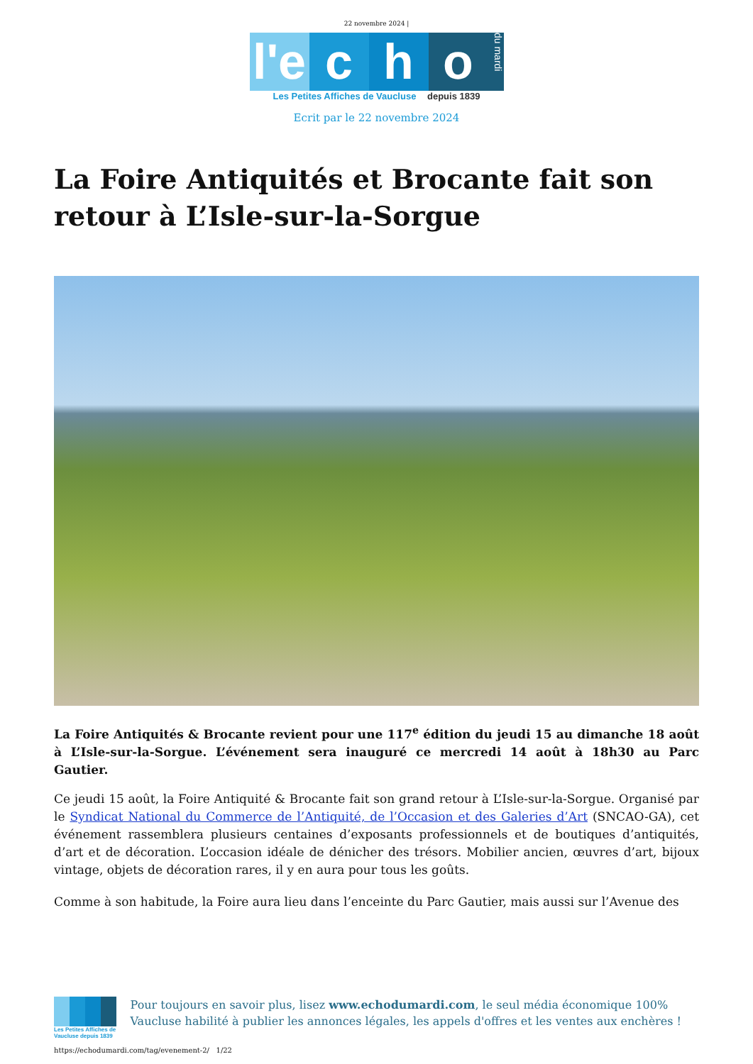22 novembre 2024 |
l'e
c
h
o
du mardi
Les Petites Affiches de Vaucluse depuis 1839
Ecrit par le 22 novembre 2024
La Foire Antiquités et Brocante fait son retour à L’Isle-sur-la-Sorgue
La Foire Antiquités & Brocante revient pour une 117<sup>e</sup> édition du jeudi 15 au dimanche 18 août à L’Isle-sur-la-Sorgue. L’événement sera inauguré ce mercredi 14 août à 18h30 au Parc Gautier.
Ce jeudi 15 août, la Foire Antiquité & Brocante fait son grand retour à L’Isle-sur-la-Sorgue. Organisé par le Syndicat National du Commerce de l’Antiquité, de l’Occasion et des Galeries d’Art (SNCAO-GA), cet événement rassemblera plusieurs centaines d’exposants professionnels et de boutiques d’antiquités, d’art et de décoration. L’occasion idéale de dénicher des trésors. Mobilier ancien, œuvres d’art, bijoux vintage, objets de décoration rares, il y en aura pour tous les goûts.
Comme à son habitude, la Foire aura lieu dans l’enceinte du Parc Gautier, mais aussi sur l’Avenue des
Les Petites Affiches de Vaucluse depuis 1839
Pour toujours en savoir plus, lisez www.echodumardi.com, le seul média économique 100% Vaucluse habilité à publier les annonces légales, les appels d'offres et les ventes aux enchères !
https://echodumardi.com/tag/evenement-2/ 1/22